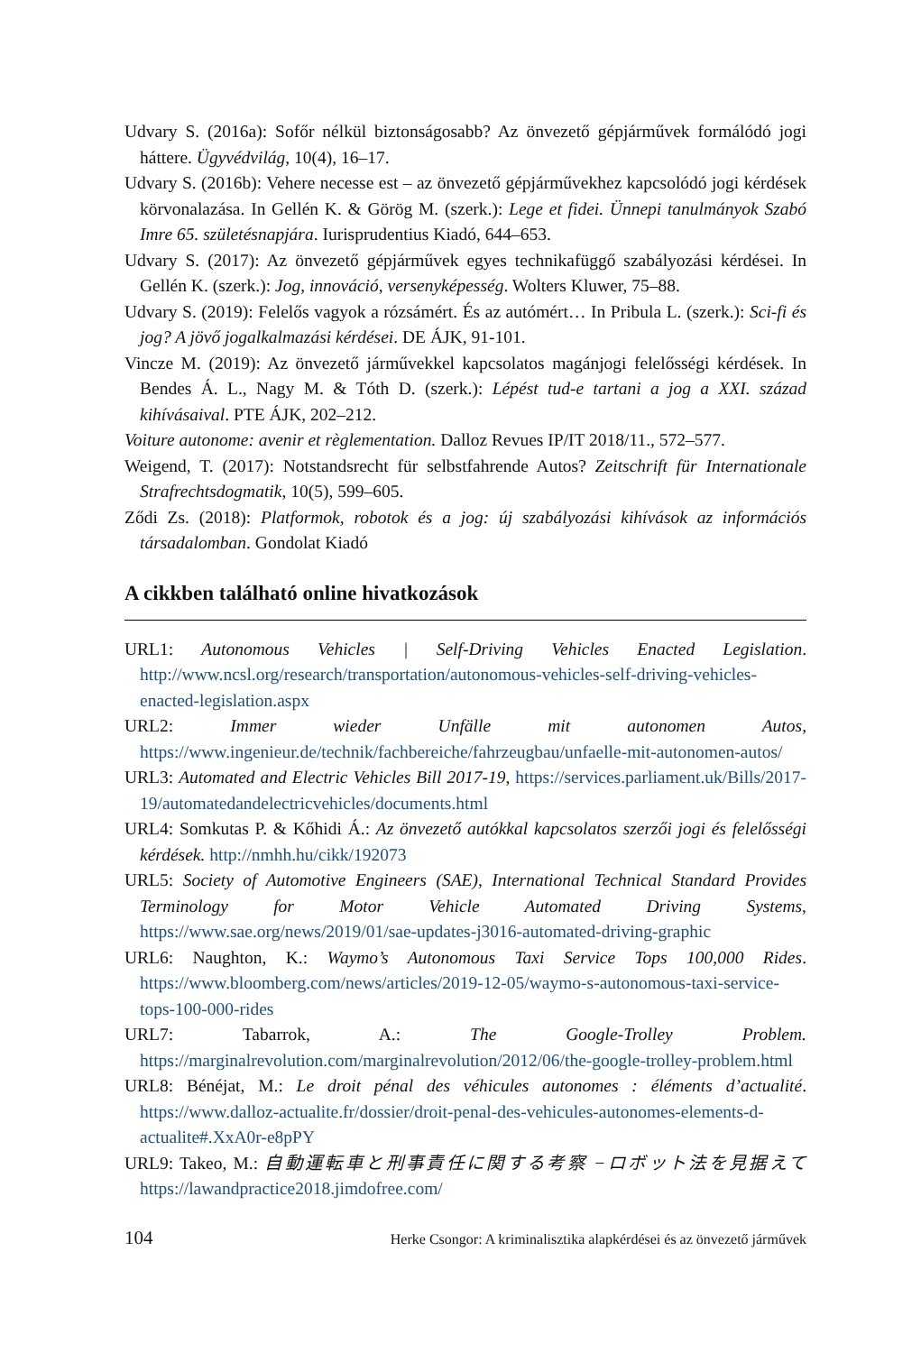Udvary S. (2016a): Sofőr nélkül biztonságosabb? Az önvezető gépjárművek formálódó jogi háttere. Ügyvédvilág, 10(4), 16–17.
Udvary S. (2016b): Vehere necesse est – az önvezető gépjárművekhez kapcsolódó jogi kérdések körvonalazása. In Gellén K. & Görög M. (szerk.): Lege et fidei. Ünnepi tanulmányok Szabó Imre 65. születésnapjára. Iurisprudentius Kiadó, 644–653.
Udvary S. (2017): Az önvezető gépjárművek egyes technikafüggő szabályozási kérdései. In Gellén K. (szerk.): Jog, innováció, versenyképesség. Wolters Kluwer, 75–88.
Udvary S. (2019): Felelős vagyok a rózsámért. És az autómért… In Pribula L. (szerk.): Sci-fi és jog? A jövő jogalkalmazási kérdései. DE ÁJK, 91-101.
Vincze M. (2019): Az önvezető járművekkel kapcsolatos magánjogi felelősségi kérdések. In Bendes Á. L., Nagy M. & Tóth D. (szerk.): Lépést tud-e tartani a jog a XXI. század kihívásaival. PTE ÁJK, 202–212.
Voiture autonome: avenir et règlementation. Dalloz Revues IP/IT 2018/11., 572–577.
Weigend, T. (2017): Notstandsrecht für selbstfahrende Autos? Zeitschrift für Internationale Strafrechtsdogmatik, 10(5), 599–605.
Ződi Zs. (2018): Platformok, robotok és a jog: új szabályozási kihívások az információs társadalomban. Gondolat Kiadó
A cikkben található online hivatkozások
URL1: Autonomous Vehicles | Self-Driving Vehicles Enacted Legislation. http://www.ncsl.org/research/transportation/autonomous-vehicles-self-driving-vehicles-enacted-legislation.aspx
URL2: Immer wieder Unfälle mit autonomen Autos, https://www.ingenieur.de/technik/fachbereiche/fahrzeugbau/unfaelle-mit-autonomen-autos/
URL3: Automated and Electric Vehicles Bill 2017-19, https://services.parliament.uk/Bills/2017-19/automatedandelectricvehicles/documents.html
URL4: Somkutas P. & Kőhidi Á.: Az önvezető autókkal kapcsolatos szerzői jogi és felelősségi kérdések. http://nmhh.hu/cikk/192073
URL5: Society of Automotive Engineers (SAE), International Technical Standard Provides Terminology for Motor Vehicle Automated Driving Systems, https://www.sae.org/news/2019/01/sae-updates-j3016-automated-driving-graphic
URL6: Naughton, K.: Waymo’s Autonomous Taxi Service Tops 100,000 Rides. https://www.bloomberg.com/news/articles/2019-12-05/waymo-s-autonomous-taxi-service-tops-100-000-rides
URL7: Tabarrok, A.: The Google-Trolley Problem. https://marginalrevolution.com/marginalrevolution/2012/06/the-google-trolley-problem.html
URL8: Bénéjat, M.: Le droit pénal des véhicules autonomes : éléments d’actualité. https://www.dalloz-actualite.fr/dossier/droit-penal-des-vehicules-autonomes-elements-d-actualite#.XxA0r-e8pPY
URL9: Takeo, M.: 自動運転車と刑事責任に関する考察 −ロボット法を見据えて https://lawandpractice2018.jimdofree.com/
104 Herke Csongor: A kriminalisztika alapkérdései és az önvezető járművek